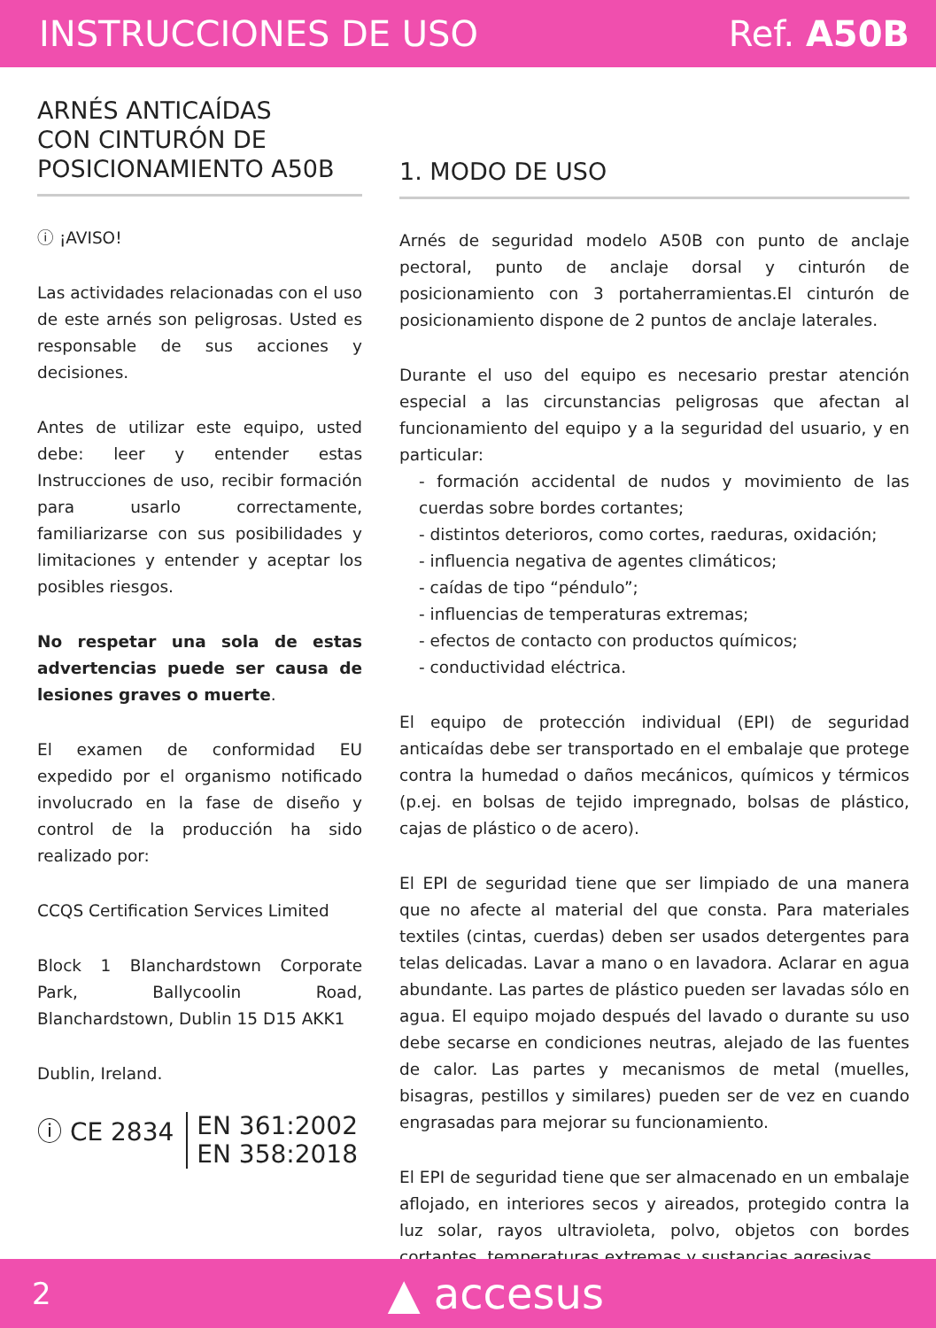INSTRUCCIONES DE USO Ref. A50B
ARNÉS ANTICAÍDAS
CON CINTURÓN DE
POSICIONAMIENTO A50B
ⓘ ¡AVISO!
Las actividades relacionadas con el uso de este arnés son peligrosas. Usted es responsable de sus acciones y decisiones.
Antes de utilizar este equipo, usted debe: leer y entender estas Instrucciones de uso, recibir formación para usarlo correctamente, familiarizarse con sus posibilidades y limitaciones y entender y aceptar los posibles riesgos.
No respetar una sola de estas advertencias puede ser causa de lesiones graves o muerte.
El examen de conformidad EU expedido por el organismo notificado involucrado en la fase de diseño y control de la producción ha sido realizado por:
CCQS Certification Services Limited
Block 1 Blanchardstown Corporate Park, Ballycoolin Road, Blanchardstown, Dublin 15 D15 AKK1
Dublin, Ireland.
ⓘ CE 2834
EN 361:2002
EN 358:2018
1. MODO DE USO
Arnés de seguridad modelo A50B con punto de anclaje pectoral, punto de anclaje dorsal y cinturón de posicionamiento con 3 portaherramientas.El cinturón de posicionamiento dispone de 2 puntos de anclaje laterales.
Durante el uso del equipo es necesario prestar atención especial a las circunstancias peligrosas que afectan al funcionamiento del equipo y a la seguridad del usuario, y en particular:
- formación accidental de nudos y movimiento de las cuerdas sobre bordes cortantes;
- distintos deterioros, como cortes, raeduras, oxidación;
- influencia negativa de agentes climáticos;
- caídas de tipo “péndulo”;
- influencias de temperaturas extremas;
- efectos de contacto con productos químicos;
- conductividad eléctrica.
El equipo de protección individual (EPI) de seguridad anticaídas debe ser transportado en el embalaje que protege contra la humedad o daños mecánicos, químicos y térmicos (p.ej. en bolsas de tejido impregnado, bolsas de plástico, cajas de plástico o de acero).
El EPI de seguridad tiene que ser limpiado de una manera que no afecte al material del que consta. Para materiales textiles (cintas, cuerdas) deben ser usados detergentes para telas delicadas. Lavar a mano o en lavadora. Aclarar en agua abundante. Las partes de plástico pueden ser lavadas sólo en agua. El equipo mojado después del lavado o durante su uso debe secarse en condiciones neutras, alejado de las fuentes de calor. Las partes y mecanismos de metal (muelles, bisagras, pestillos y similares) pueden ser de vez en cuando engrasadas para mejorar su funcionamiento.
El EPI de seguridad tiene que ser almacenado en un embalaje aflojado, en interiores secos y aireados, protegido contra la luz solar, rayos ultravioleta, polvo, objetos con bordes cortantes, temperaturas extremas y sustancias agresivas.
2 ▲ accesus